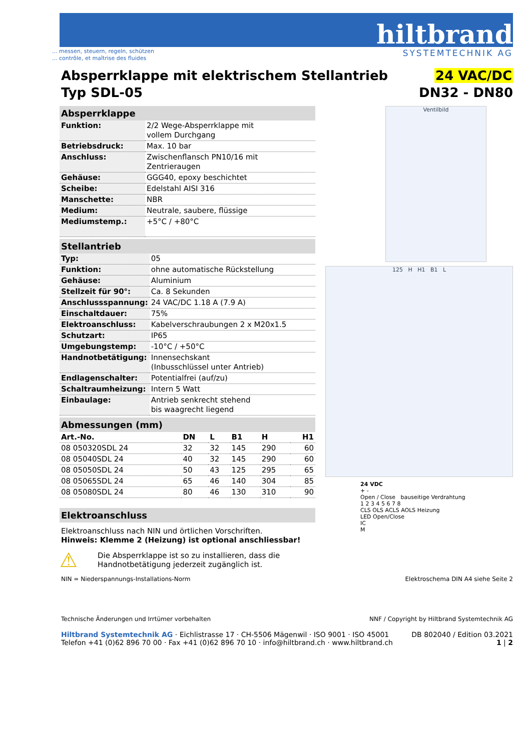hiltbrand
SYSTEMTECHNIK AG
... messen, steuern, regeln, schützen
... contrôle, et maîtrise des fluides
Absperrklappe mit elektrischem Stellantrieb
Typ SDL-05
24 VAC/DC
DN32 - DN80
Absperrklappe
| Funktion: | 2/2 Wege-Absperrklappe mit vollem Durchgang |
| Betriebsdruck: | Max. 10 bar |
| Anschluss: | Zwischenflansch PN10/16 mit Zentrieraugen |
| Gehäuse: | GGG40, epoxy beschichtet |
| Scheibe: | Edelstahl AISI 316 |
| Manschette: | NBR |
| Medium: | Neutrale, saubere, flüssige |
| Mediumstemp.: | +5°C / +80°C |
Stellantrieb
| Typ: | 05 |
| Funktion: | ohne automatische Rückstellung |
| Gehäuse: | Aluminium |
| Stellzeit für 90°: | Ca. 8 Sekunden |
| Anschlussspannung: | 24 VAC/DC 1.18 A (7.9 A) |
| Einschaltdauer: | 75% |
| Elektroanschluss: | Kabelverschraubungen 2 x M20x1.5 |
| Schutzart: | IP65 |
| Umgebungstemp: | -10°C / +50°C |
| Handnotbetätigung: | Innensechskant (Inbusschlüssel unter Antrieb) |
| Endlagenschalter: | Potentialfrei (auf/zu) |
| Schaltraumheizung: | Intern 5 Watt |
| Einbaulage: | Antrieb senkrecht stehend bis waagrecht liegend |
Abmessungen (mm)
| Art.-No. | DN | L | B1 | H | H1 |
| --- | --- | --- | --- | --- | --- |
| 08 050320SDL 24 | 32 | 32 | 145 | 290 | 60 |
| 08 05040SDL 24 | 40 | 32 | 145 | 290 | 60 |
| 08 05050SDL 24 | 50 | 43 | 125 | 295 | 65 |
| 08 05065SDL 24 | 65 | 46 | 140 | 304 | 85 |
| 08 05080SDL 24 | 80 | 46 | 130 | 310 | 90 |
Elektroanschluss
Elektroanschluss nach NIN und örtlichen Vorschriften.
Hinweis: Klemme 2 (Heizung) ist optional anschliessbar!
⚠
Die Absperrklappe ist so zu installieren, dass die
Handnotbetätigung jederzeit zugänglich ist.
Ventilbild
125 H H1 B1 L
24 VDC
+ -
Open / Close bauseitige Verdrahtung
1 2 3 4 5 6 7 8
CLS OLS ACLS AOLS Heizung
LED Open/Close
IC
M
NIN = Niederspannungs-Installations-Norm Elektroschema DIN A4 siehe Seite 2
Technische Änderungen und Irrtümer vorbehalten NNF / Copyright by Hiltbrand Systemtechnik AG
Hiltbrand Systemtechnik AG · Eichlistrasse 17 · CH-5506 Mägenwil · ISO 9001 · ISO 45001
Telefon +41 (0)62 896 70 00 · Fax +41 (0)62 896 70 10 · info@hiltbrand.ch · www.hiltbrand.ch DB 802040 / Edition 03.2021
1 | 2